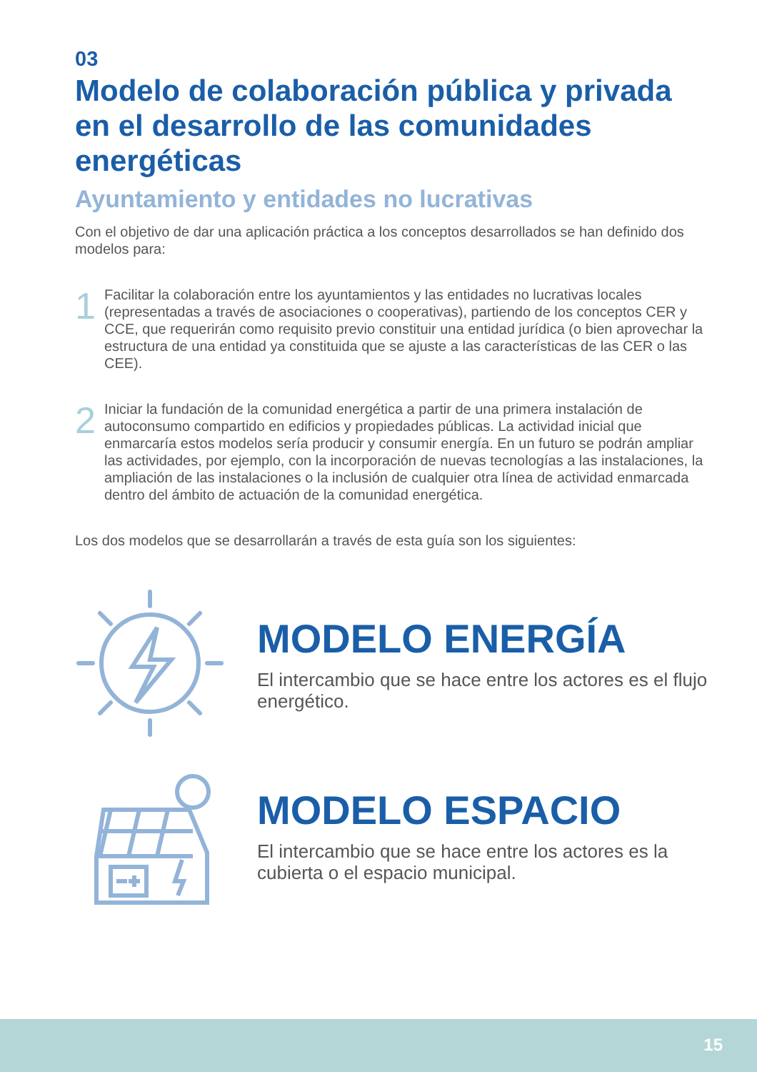03
Modelo de colaboración pública y privada en el desarrollo de las comunidades energéticas
Ayuntamiento y entidades no lucrativas
Con el objetivo de dar una aplicación práctica a los conceptos desarrollados se han definido dos modelos para:
1
Facilitar la colaboración entre los ayuntamientos y las entidades no lucrativas locales (representadas a través de asociaciones o cooperativas), partiendo de los conceptos CER y CCE, que requerirán como requisito previo constituir una entidad jurídica (o bien aprovechar la estructura de una entidad ya constituida que se ajuste a las características de las CER o las CEE).
2
Iniciar la fundación de la comunidad energética a partir de una primera instalación de autoconsumo compartido en edificios y propiedades públicas. La actividad inicial que enmarcaría estos modelos sería producir y consumir energía. En un futuro se podrán ampliar las actividades, por ejemplo, con la incorporación de nuevas tecnologías a las instalaciones, la ampliación de las instalaciones o la inclusión de cualquier otra línea de actividad enmarcada dentro del ámbito de actuación de la comunidad energética.
Los dos modelos que se desarrollarán a través de esta guía son los siguientes:
MODELO ENERGÍA
El intercambio que se hace entre los actores es el flujo energético.
MODELO ESPACIO
El intercambio que se hace entre los actores es la cubierta o el espacio municipal.
15